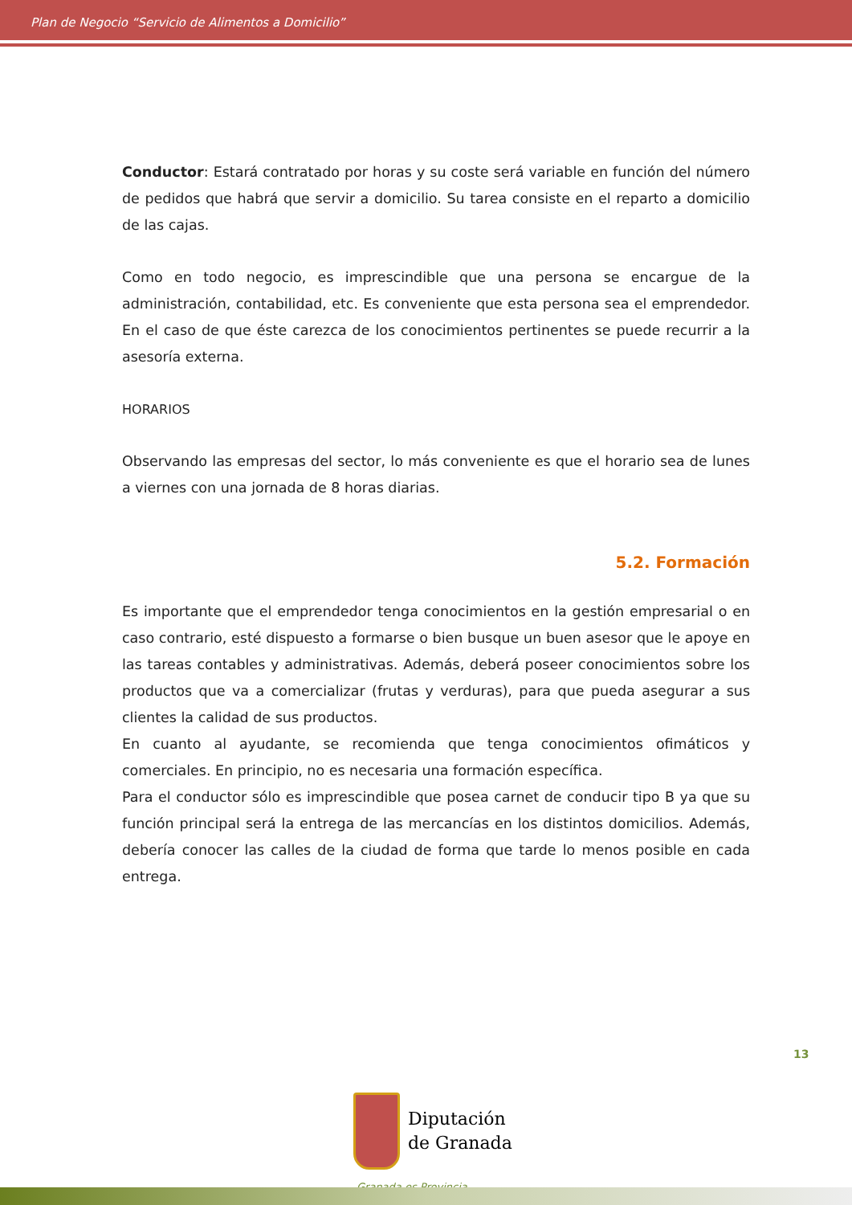Plan de Negocio “Servicio de Alimentos a Domicilio”
Conductor: Estará contratado por horas y su coste será variable en función del número de pedidos que habrá que servir a domicilio. Su tarea consiste en el reparto a domicilio de las cajas.
Como en todo negocio, es imprescindible que una persona se encargue de la administración, contabilidad, etc. Es conveniente que esta persona sea el emprendedor. En el caso de que éste carezca de los conocimientos pertinentes se puede recurrir a la asesoría externa.
HORARIOS
Observando las empresas del sector, lo más conveniente es que el horario sea de lunes a viernes con una jornada de 8 horas diarias.
5.2. Formación
Es importante que el emprendedor tenga conocimientos en la gestión empresarial o en caso contrario, esté dispuesto a formarse o bien busque un buen asesor que le apoye en las tareas contables y administrativas. Además, deberá poseer conocimientos sobre los productos que va a comercializar (frutas y verduras), para que pueda asegurar a sus clientes la calidad de sus productos.
En cuanto al ayudante, se recomienda que tenga conocimientos ofimáticos y comerciales. En principio, no es necesaria una formación específica.
Para el conductor sólo es imprescindible que posea carnet de conducir tipo B ya que su función principal será la entrega de las mercancías en los distintos domicilios. Además, debería conocer las calles de la ciudad de forma que tarde lo menos posible en cada entrega.
13
Diputación
de Granada
Granada es Provincia